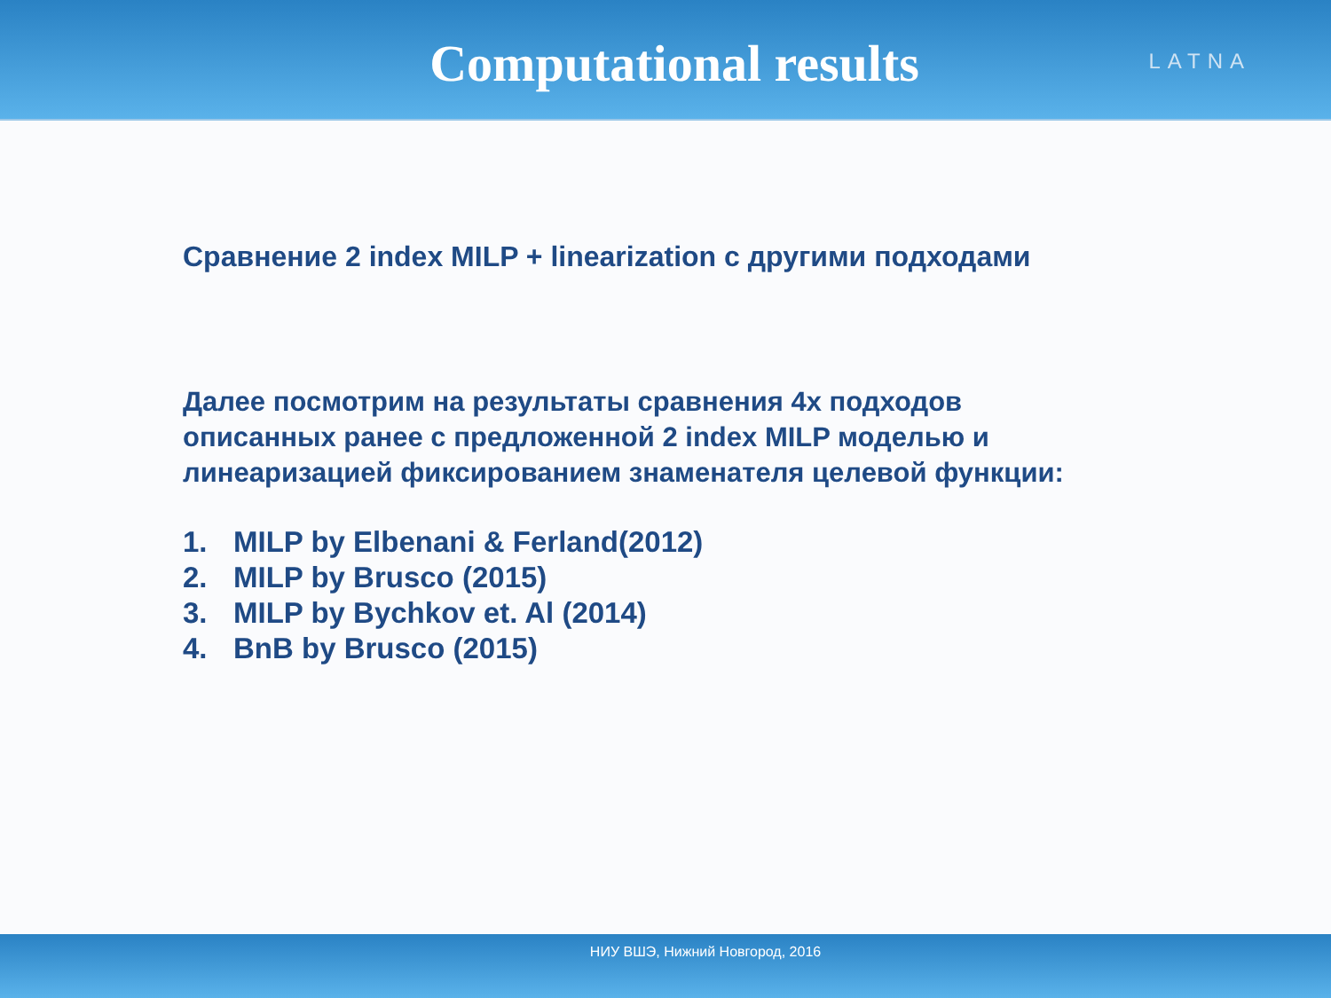Computational results
LATNA
Сравнение 2 index MILP + linearization с другими подходами
Далее посмотрим на результаты сравнения 4х подходов
описанных ранее с предложенной 2 index MILP моделью и
линеаризацией фиксированием знаменателя целевой функции:
1. MILP by Elbenani & Ferland(2012)
2. MILP by Brusco (2015)
3. MILP by Bychkov et. Al (2014)
4. BnB by Brusco (2015)
НИУ ВШЭ, Нижний Новгород, 2016